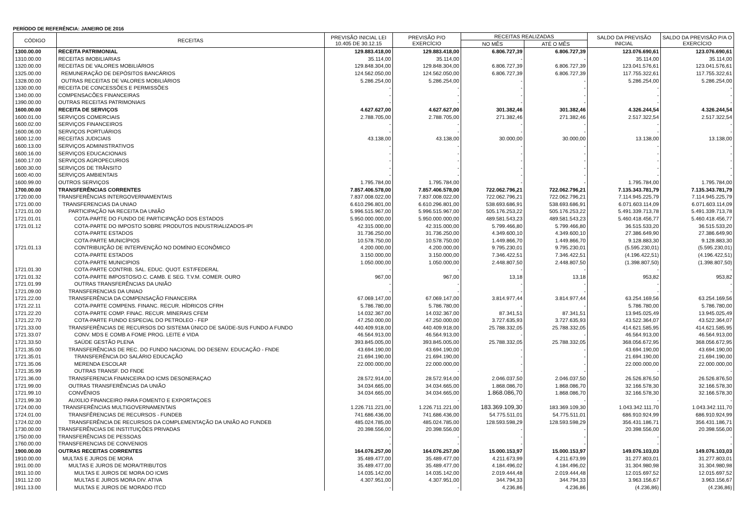PERÍODO DE REFERÊNCIA: JANEIRO DE 2016
| CÓDIGO | RECEITAS | PREVISÃO INICIAL LEI 10.405 DE 30.12.15 | PREVISÃO P/O EXERCÍCIO | RECEITAS REALIZADAS | | SALDO DA PREVISÃO INICIAL | SALDO DA PREVISÃO P/A O EXERCÍCIO |
| --- | --- | --- | --- | --- | --- | --- | --- |
| | | | | NO MÊS | ATÉ O MÊS | | |
| 1300.00.00 | RECEITA PATRIMONIAL | 129.883.418,00 | 129.883.418,00 | 6.806.727,39 | 6.806.727,39 | 123.076.690,61 | 123.076.690,61 |
| 1310.00.00 | RECEITAS IMOBILIARIAS | 35.114,00 | 35.114,00 | - | - | 35.114,00 | 35.114,00 |
| 1320.00.00 | RECEITAS DE VALORES MOBILIÁRIOS | 129.848.304,00 | 129.848.304,00 | 6.806.727,39 | 6.806.727,39 | 123.041.576,61 | 123.041.576,61 |
| 1325.00.00 | REMUNERAÇÃO DE DEPÓSITOS BANCÁRIOS | 124.562.050,00 | 124.562.050,00 | 6.806.727,39 | 6.806.727,39 | 117.755.322,61 | 117.755.322,61 |
| 1328.00.00 | OUTRAS RECEITAS DE VALORES MOBILIÁRIOS | 5.286.254,00 | 5.286.254,00 | - | - | 5.286.254,00 | 5.286.254,00 |
| 1330.00.00 | RECEITA DE CONCESSÕES E PERMISSÕES | - | - | - | - | - | - |
| 1340.00.00 | COMPENSACÕES FINANCEIRAS | - | - | - | - | - | - |
| 1390.00.00 | OUTRAS RECEITAS PATRIMONIAIS | - | - | - | - | - | - |
| 1600.00.00 | RECEITA DE SERVIÇOS | 4.627.627,00 | 4.627.627,00 | 301.382,46 | 301.382,46 | 4.326.244,54 | 4.326.244,54 |
| 1600.01.00 | SERVIÇOS COMERCIAIS | 2.788.705,00 | 2.788.705,00 | 271.382,46 | 271.382,46 | 2.517.322,54 | 2.517.322,54 |
| 1600.02.00 | SERVIÇOS FINANCEIROS | - | - | - | - | - | - |
| 1600.06.00 | SERVIÇOS PORTUÁRIOS | - | - | - | - | - | - |
| 1600.12.00 | RECEITAS JUDICIAIS | 43.138,00 | 43.138,00 | 30.000,00 | 30.000,00 | 13.138,00 | 13.138,00 |
| 1600.13.00 | SERVIÇOS ADMINISTRATIVOS | - | - | - | - | - | - |
| 1600.16.00 | SERVIÇOS EDUCACIONAIS | - | - | - | - | - | - |
| 1600.17.00 | SERVIÇOS AGROPECURIOS | - | - | - | - | - | - |
| 1600.30.00 | SERVIÇOS DE TRÂNSITO | - | - | - | - | - | - |
| 1600.40.00 | SERVIÇOS AMBIENTAIS | - | - | - | - | - | - |
| 1600.99.00 | OUTROS SERVIÇOS | 1.795.784,00 | 1.795.784,00 | - | - | 1.795.784,00 | 1.795.784,00 |
| 1700.00.00 | TRANSFERÊNCIAS CORRENTES | 7.857.406.578,00 | 7.857.406.578,00 | 722.062.796,21 | 722.062.796,21 | 7.135.343.781,79 | 7.135.343.781,79 |
| 1720.00.00 | TRANSFERÊNCIAS INTERGOVERNAMENTAIS | 7.837.008.022,00 | 7.837.008.022,00 | 722.062.796,21 | 722.062.796,21 | 7.114.945.225,79 | 7.114.945.225,79 |
| 1721.00.00 | TRANSFERENCIAS DA UNIAO | 6.610.296.801,00 | 6.610.296.801,00 | 538.693.686,91 | 538.693.686,91 | 6.071.603.114,09 | 6.071.603.114,09 |
| 1721.01.00 | PARTICIPAÇÃO NA RECEITA DA UNIÃO | 5.996.515.967,00 | 5.996.515.967,00 | 505.176.253,22 | 505.176.253,22 | 5.491.339.713,78 | 5.491.339.713,78 |
| 1721.01.01 | COTA-PARTE DO FUNDO DE PARTICIPAÇÃO DOS ESTADOS | 5.950.000.000,00 | 5.950.000.000,00 | 489.581.543,23 | 489.581.543,23 | 5.460.418.456,77 | 5.460.418.456,77 |
| 1721.01.12 | COTA-PARTE DO IMPOSTO SOBRE PRODUTOS INDUSTRIALIZADOS-IPI | 42.315.000,00 | 42.315.000,00 | 5.799.466,80 | 5.799.466,80 | 36.515.533,20 | 36.515.533,20 |
| | COTA-PARTE ESTADOS | 31.736.250,00 | 31.736.250,00 | 4.349.600,10 | 4.349.600,10 | 27.386.649,90 | 27.386.649,90 |
| | COTA-PARTE MUNICÍPIOS | 10.578.750,00 | 10.578.750,00 | 1.449.866,70 | 1.449.866,70 | 9.128.883,30 | 9.128.883,30 |
| 1721.01.13 | CONTRIBUIÇÃO DE INTERVENÇÃO NO DOMÍNIO ECONÔMICO | 4.200.000,00 | 4.200.000,00 | 9.795.230,01 | 9.795.230,01 | (5.595.230,01) | (5.595.230,01) |
| | COTA-PARTE ESTADOS | 3.150.000,00 | 3.150.000,00 | 7.346.422,51 | 7.346.422,51 | (4.196.422,51) | (4.196.422,51) |
| | COTA-PARTE MUNICIPIOS | 1.050.000,00 | 1.050.000,00 | 2.448.807,50 | 2.448.807,50 | (1.398.807,50) | (1.398.807,50) |
| 1721.01.30 | COTA-PARTE CONTRIB. SAL. EDUC. QUOT. EST/FEDERAL | - | - | - | - | - | - |
| 1721.01.32 | COTA-PARTE IMPOSTOS/O.C. CAMB. E SEG. T.V.M. COMER. OURO | 967,00 | 967,00 | 13,18 | 13,18 | 953,82 | 953,82 |
| 1721.01.99 | OUTRAS TRANSFERÊNCIAS DA UNIÃO | - | - | - | - | - | - |
| 1721.09.00 | TRANSFERENCIAS DA UNIAO | - | - | - | - | - | - |
| 1721.22.00 | TRANSFERÊNCIA DA COMPENSAÇÃO FINANCEIRA | 67.069.147,00 | 67.069.147,00 | 3.814.977,44 | 3.814.977,44 | 63.254.169,56 | 63.254.169,56 |
| 1721.22.11 | COTA-PARTE COMPENS. FINANC. RECUR. HÍDRICOS CFRH | 5.786.780,00 | 5.786.780,00 | - | - | 5.786.780,00 | 5.786.780,00 |
| 1721.22.20 | COTA-PARTE COMP. FINAC. RECUR. MINERAIS CFEM | 14.032.367,00 | 14.032.367,00 | 87.341,51 | 87.341,51 | 13.945.025,49 | 13.945.025,49 |
| 1721.22.70 | COTA-PARTE FUNDO ESPECIAL DO PETROLEO - FEP | 47.250.000,00 | 47.250.000,00 | 3.727.635,93 | 3.727.635,93 | 43.522.364,07 | 43.522.364,07 |
| 1721.33.00 | TRANSFERÊNCIAS DE RECURSOS DO SISTEMA ÚNICO DE SAÚDE-SUS FUNDO A FUNDO | 440.409.918,00 | 440.409.918,00 | 25.788.332,05 | 25.788.332,05 | 414.621.585,95 | 414.621.585,95 |
| 1721.33.07 | CONV. MDS E COMB A FOME PROG. LEITE é VIDA | 46.564.913,00 | 46.564.913,00 | - | - | 46.564.913,00 | 46.564.913,00 |
| 1721.33.50 | SAÚDE GESTÃO PLENA | 393.845.005,00 | 393.845.005,00 | 25.788.332,05 | 25.788.332,05 | 368.056.672,95 | 368.056.672,95 |
| 1721.35.00 | TRANSFERÊNCIAS DE REC. DO FUNDO NACIONAL DO DESENV. EDUCAÇÃO - FNDE | 43.694.190,00 | 43.694.190,00 | - | - | 43.694.190,00 | 43.694.190,00 |
| 1721.35.01 | TRANSFERÊNCIA DO SALÁRIO EDUCAÇÃO | 21.694.190,00 | 21.694.190,00 | - | - | 21.694.190,00 | 21.694.190,00 |
| 1721.35.06 | MERENDA ESCOLAR | 22.000.000,00 | 22.000.000,00 | - | - | 22.000.000,00 | 22.000.000,00 |
| 1721.35.99 | OUTRAS TRANSF. DO FNDE | - | - | - | - | - | - |
| 1721.36.00 | TRANSFERENCIA FINANCEIRA DO ICMS DESONERAÇAO | 28.572.914,00 | 28.572.914,00 | 2.046.037,50 | 2.046.037,50 | 26.526.876,50 | 26.526.876,50 |
| 1721.99.00 | OUTRAS TRANSFERÊNCIAS DA UNIÃO | 34.034.665,00 | 34.034.665,00 | 1.868.086,70 | 1.868.086,70 | 32.166.578,30 | 32.166.578,30 |
| 1721.99.10 | CONVÊNIOS | 34.034.665,00 | 34.034.665,00 | 1.868.086,70 | 1.868.086,70 | 32.166.578,30 | 32.166.578,30 |
| 1721.99.30 | AUXILIO FINANCEIRO PARA FOMENTO E EXPORTAÇOES | - | - | - | - | - | - |
| 1724.00.00 | TRANSFERÊNCIAS MULTIGOVERNAMENTAIS | 1.226.711.221,00 | 1.226.711.221,00 | 183.369.109,30 | 183.369.109,30 | 1.043.342.111,70 | 1.043.342.111,70 |
| 1724.01.00 | TRANSFÊRENCIAS DE RECURSOS - FUNDEB | 741.686.436,00 | 741.686.436,00 | 54.775.511,01 | 54.775.511,01 | 686.910.924,99 | 686.910.924,99 |
| 1724.02.00 | TRANSFERÊNCIA DE RECURSOS DA COMPLEMENTAÇÃO DA UNIÃO AO FUNDEB | 485.024.785,00 | 485.024.785,00 | 128.593.598,29 | 128.593.598,29 | 356.431.186,71 | 356.431.186,71 |
| 1730.00.00 | TRANSFERÊNCIAS DE INSTITUIÇÕES PRIVADAS | 20.398.556,00 | 20.398.556,00 | - | - | 20.398.556,00 | 20.398.556,00 |
| 1750.00.00 | TRANSFERÊNCIAS DE PESSOAS | - | - | - | - | - | - |
| 1760.00.00 | TRANSFERENCIAS DE CONVENIOS | - | - | - | - | - | - |
| 1900.00.00 | OUTRAS RECEITAS CORRENTES | 164.076.257,00 | 164.076.257,00 | 15.000.153,97 | 15.000.153,97 | 149.076.103,03 | 149.076.103,03 |
| 1910.00.00 | MULTAS E JUROS DE MORA | 35.489.477,00 | 35.489.477,00 | 4.211.673,99 | 4.211.673,99 | 31.277.803,01 | 31.277.803,01 |
| 1911.00.00 | MULTAS E JUROS DE MORA/TRIBUTOS | 35.489.477,00 | 35.489.477,00 | 4.184.496,02 | 4.184.496,02 | 31.304.980,98 | 31.304.980,98 |
| 1911.10.00 | MULTAS E JUROS DE MORA DO ICMS | 14.035.142,00 | 14.035.142,00 | 2.019.444,48 | 2.019.444,48 | 12.015.697,52 | 12.015.697,52 |
| 1911.12.00 | MULTAS E JUROS MORA DIV. ATIVA | 4.307.951,00 | 4.307.951,00 | 344.794,33 | 344.794,33 | 3.963.156,67 | 3.963.156,67 |
| 1911.13.00 | MULTAS E JUROS DE MORADO ITCD | - | - | 4.236,86 | 4.236,86 | (4.236,86) | (4.236,86) |